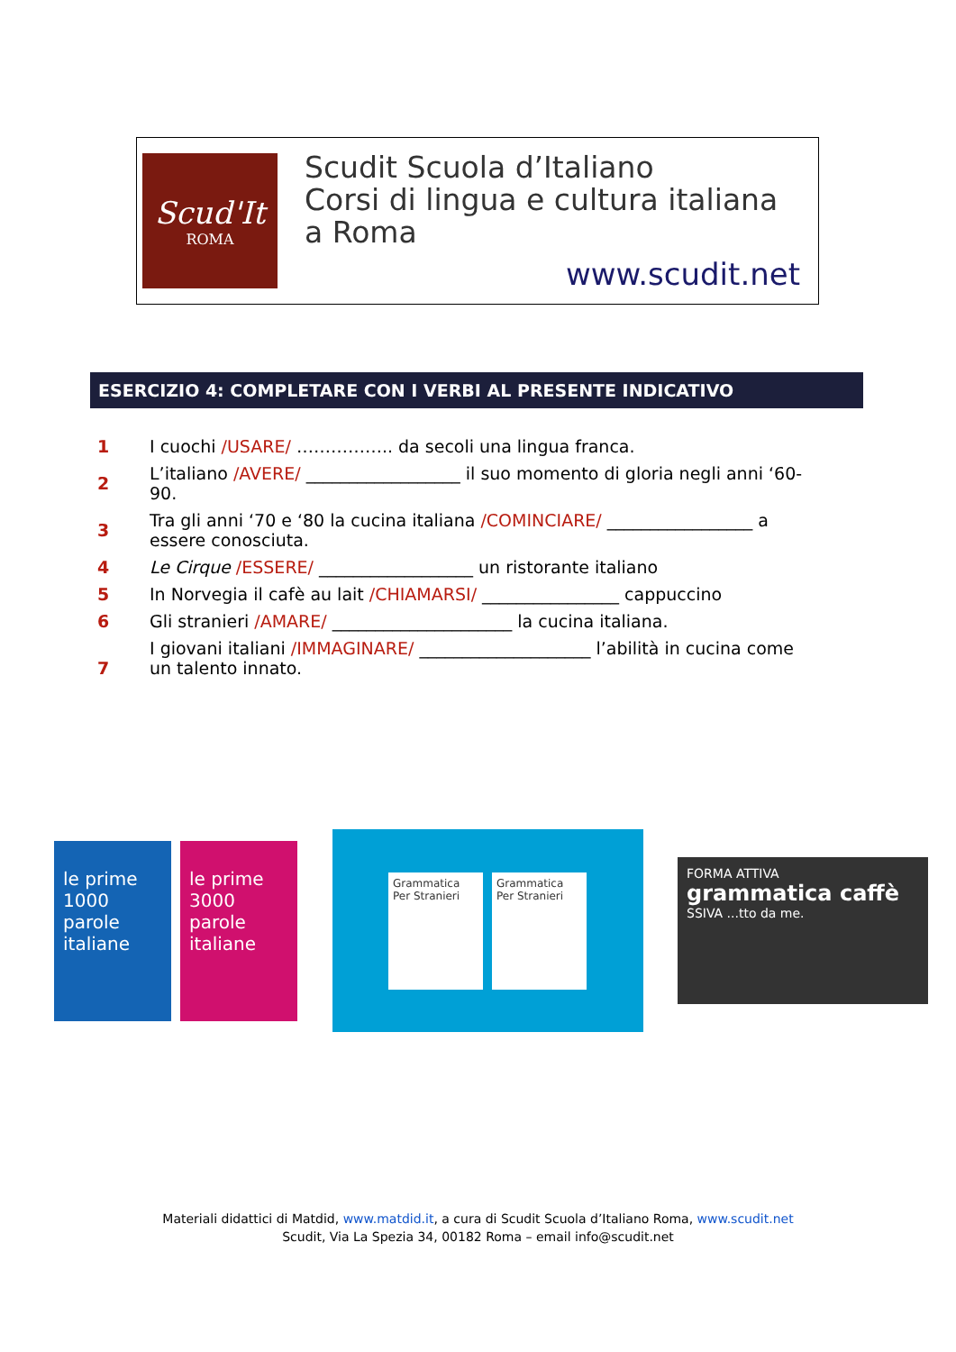Scud'It
ROMA
Scudit Scuola d’Italiano
Corsi di lingua e cultura italiana
a Roma
www.scudit.net
ESERCIZIO 4: COMPLETARE CON I VERBI AL PRESENTE INDICATIVO
| 1 | I cuochi /USARE/ …………….. da secoli una lingua franca. |
| 2 | L’italiano /AVERE/ __________________ il suo momento di gloria negli anni ‘60-90. |
| 3 | Tra gli anni ‘70 e ‘80 la cucina italiana /COMINCIARE/ _________________ a essere conosciuta. |
| 4 | Le Cirque /ESSERE/ __________________ un ristorante italiano |
| 5 | In Norvegia il cafè au lait /CHIAMARSI/ ________________ cappuccino |
| 6 | Gli stranieri /AMARE/ _____________________ la cucina italiana. |
| 7 | I giovani italiani /IMMAGINARE/ ____________________ l’abilità in cucina come un talento innato. |
le prime 1000 parole italiane le prime 3000 parole italiane
Grammatica Per Stranieri
Grammatica Per Stranieri
FORMA ATTIVA
grammatica caffè
SSIVA ...tto da me.
Materiali didattici di Matdid, www.matdid.it, a cura di Scudit Scuola d’Italiano Roma, www.scudit.net
Scudit, Via La Spezia 34, 00182 Roma – email info@scudit.net